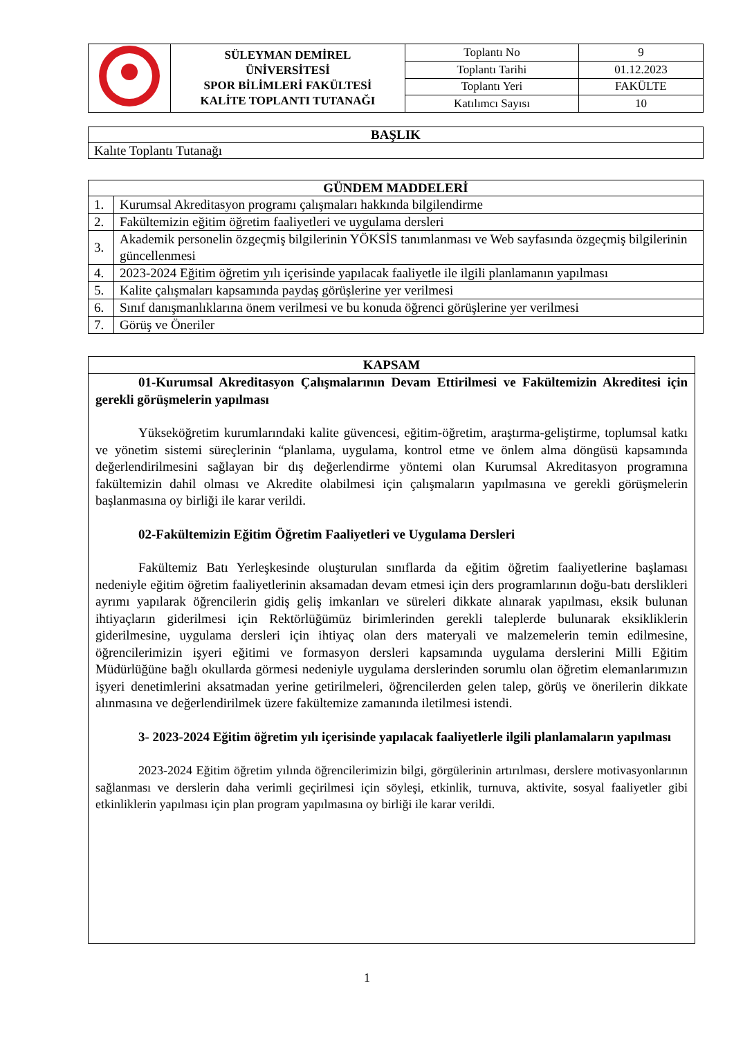| | SÜLEYMAN DEMİREL ÜNİVERSİTESİ SPOR BİLİMLERİ FAKÜLTESİ KALİTE TOPLANTI TUTANAĞI | Toplantı No | 9 |
| | | Toplantı Tarihi | 01.12.2023 |
| | | Toplantı Yeri | FAKÜLTE |
| | | Katılımcı Sayısı | 10 |
| BAŞLIK |
| --- |
| Kalıte Toplantı Tutanağı |
| GÜNDEM MADDELERİ | |
| --- | --- |
| 1. | Kurumsal Akreditasyon programı çalışmaları hakkında bilgilendirme |
| 2. | Fakültemizin eğitim öğretim faaliyetleri ve uygulama dersleri |
| 3. | Akademik personelin özgeçmiş bilgilerinin YÖKSİS tanımlanması ve Web sayfasında özgeçmiş bilgilerinin güncellenmesi |
| 4. | 2023-2024 Eğitim öğretim yılı içerisinde yapılacak faaliyetle ile ilgili planlamanın yapılması |
| 5. | Kalite çalışmaları kapsamında paydaş görüşlerine yer verilmesi |
| 6. | Sınıf danışmanlıklarına önem verilmesi ve bu konuda öğrenci görüşlerine yer verilmesi |
| 7. | Görüş ve Öneriler |
KAPSAM
01-Kurumsal Akreditasyon Çalışmalarının Devam Ettirilmesi ve Fakültemizin Akreditesi için gerekli görüşmelerin yapılması
Yükseköğretim kurumlarındaki kalite güvencesi, eğitim-öğretim, araştırma-geliştirme, toplumsal katkı ve yönetim sistemi süreçlerinin “planlama, uygulama, kontrol etme ve önlem alma döngüsü kapsamında değerlendirilmesini sağlayan bir dış değerlendirme yöntemi olan Kurumsal Akreditasyon programına fakültemizin dahil olması ve Akredite olabilmesi için çalışmaların yapılmasına ve gerekli görüşmelerin başlanmasına oy birliği ile karar verildi.
02-Fakültemizin Eğitim Öğretim Faaliyetleri ve Uygulama Dersleri
Fakültemiz Batı Yerleşkesinde oluşturulan sınıflarda da eğitim öğretim faaliyetlerine başlaması nedeniyle eğitim öğretim faaliyetlerinin aksamadan devam etmesi için ders programlarının doğu-batı derslikleri ayrımı yapılarak öğrencilerin gidiş geliş imkanları ve süreleri dikkate alınarak yapılması, eksik bulunan ihtiyaçların giderilmesi için Rektörlüğümüz birimlerinden gerekli taleplerde bulunarak eksikliklerin giderilmesine, uygulama dersleri için ihtiyaç olan ders materyali ve malzemelerin temin edilmesine, öğrencilerimizin işyeri eğitimi ve formasyon dersleri kapsamında uygulama derslerini Milli Eğitim Müdürlüğüne bağlı okullarda görmesi nedeniyle uygulama derslerinden sorumlu olan öğretim elemanlarımızın işyeri denetimlerini aksatmadan yerine getirilmeleri, öğrencilerden gelen talep, görüş ve önerilerin dikkate alınmasına ve değerlendirilmek üzere fakültemize zamanında iletilmesi istendi.
3- 2023-2024 Eğitim öğretim yılı içerisinde yapılacak faaliyetlerle ilgili planlamaların yapılması
2023-2024 Eğitim öğretim yılında öğrencilerimizin bilgi, görgülerinin artırılması, derslere motivasyonlarının sağlanması ve derslerin daha verimli geçirilmesi için söyleşi, etkinlik, turnuva, aktivite, sosyal faaliyetler gibi etkinliklerin yapılması için plan program yapılmasına oy birliği ile karar verildi.
1